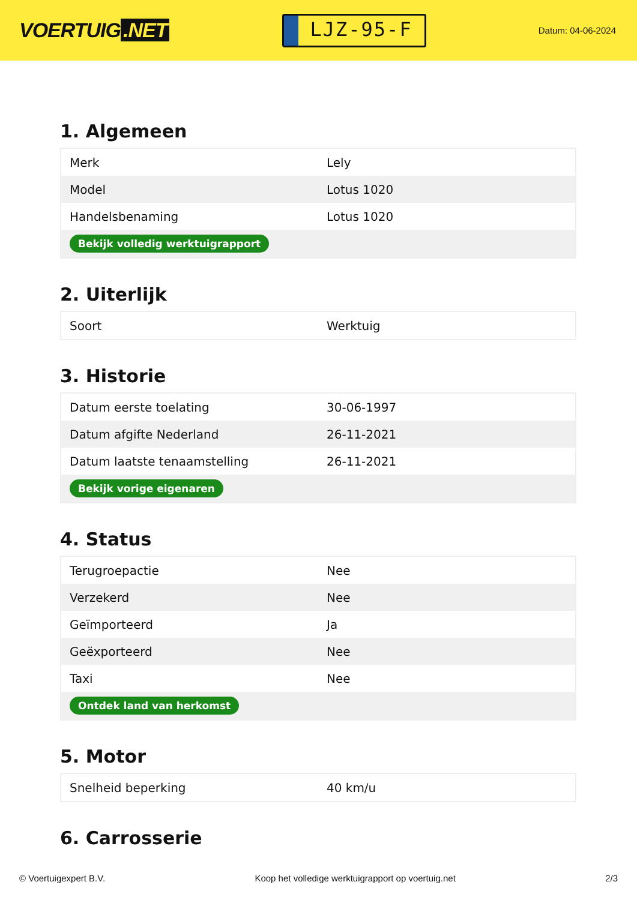VOERTUIG.NET
LJZ-95-F
Datum: 04-06-2024
1. Algemeen
| Merk | Lely |
| Model | Lotus 1020 |
| Handelsbenaming | Lotus 1020 |
| Bekijk volledig werktuigrapport | |
2. Uiterlijk
| Soort | Werktuig |
3. Historie
| Datum eerste toelating | 30-06-1997 |
| Datum afgifte Nederland | 26-11-2021 |
| Datum laatste tenaamstelling | 26-11-2021 |
| Bekijk vorige eigenaren | |
4. Status
| Terugroepactie | Nee |
| Verzekerd | Nee |
| Geïmporteerd | Ja |
| Geëxporteerd | Nee |
| Taxi | Nee |
| Ontdek land van herkomst | |
5. Motor
| Snelheid beperking | 40 km/u |
6. Carrosserie
© Voertuigexpert B.V. Koop het volledige werktuigrapport op voertuig.net 2/3